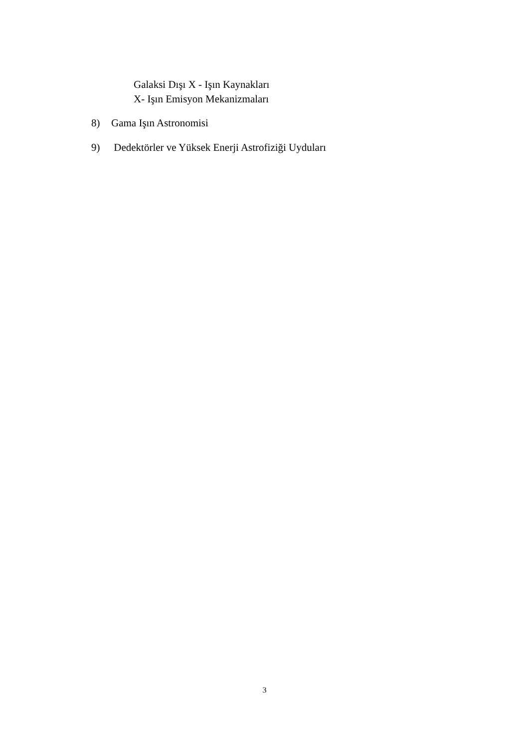Galaksi Dışı X - Işın Kaynakları
X- Işın Emisyon Mekanizmaları
8) Gama Işın Astronomisi
9) Dedektörler ve Yüksek Enerji Astrofiziği Uyduları
3